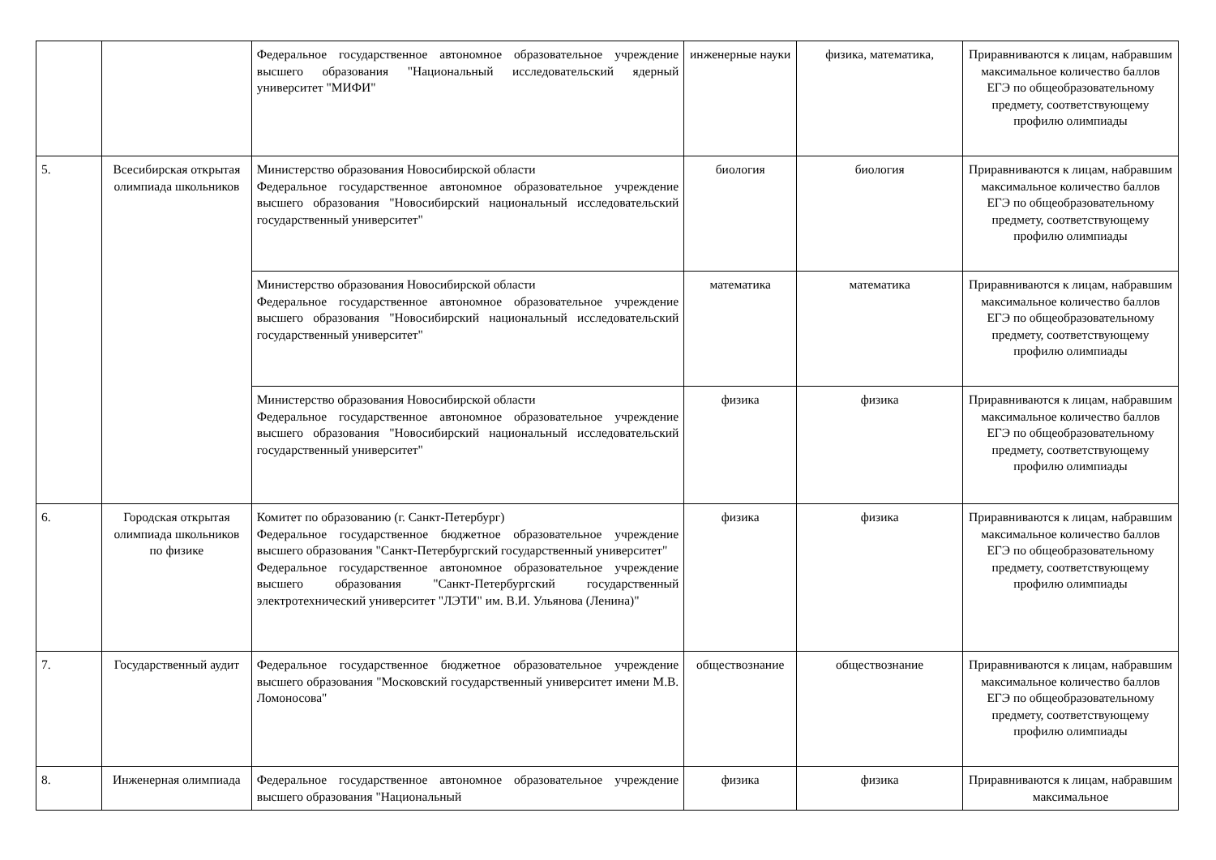| | | Федеральное государственное автономное образовательное учреждение высшего образования "Национальный исследовательский ядерный университет "МИФИ" | инженерные науки | физика, математика, | Приравниваются к лицам, набравшим максимальное количество баллов ЕГЭ по общеобразовательному предмету, соответствующему профилю олимпиады |
| 5. | Всесибирская открытая олимпиада школьников | Министерство образования Новосибирской области Федеральное государственное автономное образовательное учреждение высшего образования "Новосибирский национальный исследовательский государственный университет" | биология | биология | Приравниваются к лицам, набравшим максимальное количество баллов ЕГЭ по общеобразовательному предмету, соответствующему профилю олимпиады |
| | | Министерство образования Новосибирской области Федеральное государственное автономное образовательное учреждение высшего образования "Новосибирский национальный исследовательский государственный университет" | математика | математика | Приравниваются к лицам, набравшим максимальное количество баллов ЕГЭ по общеобразовательному предмету, соответствующему профилю олимпиады |
| | | Министерство образования Новосибирской области Федеральное государственное автономное образовательное учреждение высшего образования "Новосибирский национальный исследовательский государственный университет" | физика | физика | Приравниваются к лицам, набравшим максимальное количество баллов ЕГЭ по общеобразовательному предмету, соответствующему профилю олимпиады |
| 6. | Городская открытая олимпиада школьников по физике | Комитет по образованию (г. Санкт-Петербург) Федеральное государственное бюджетное образовательное учреждение высшего образования "Санкт-Петербургский государственный университет" Федеральное государственное автономное образовательное учреждение высшего образования "Санкт-Петербургский государственный электротехнический университет "ЛЭТИ" им. В.И. Ульянова (Ленина)" | физика | физика | Приравниваются к лицам, набравшим максимальное количество баллов ЕГЭ по общеобразовательному предмету, соответствующему профилю олимпиады |
| 7. | Государственный аудит | Федеральное государственное бюджетное образовательное учреждение высшего образования "Московский государственный университет имени М.В. Ломоносова" | обществознание | обществознание | Приравниваются к лицам, набравшим максимальное количество баллов ЕГЭ по общеобразовательному предмету, соответствующему профилю олимпиады |
| 8. | Инженерная олимпиада | Федеральное государственное автономное образовательное учреждение высшего образования "Национальный | физика | физика | Приравниваются к лицам, набравшим максимальное |